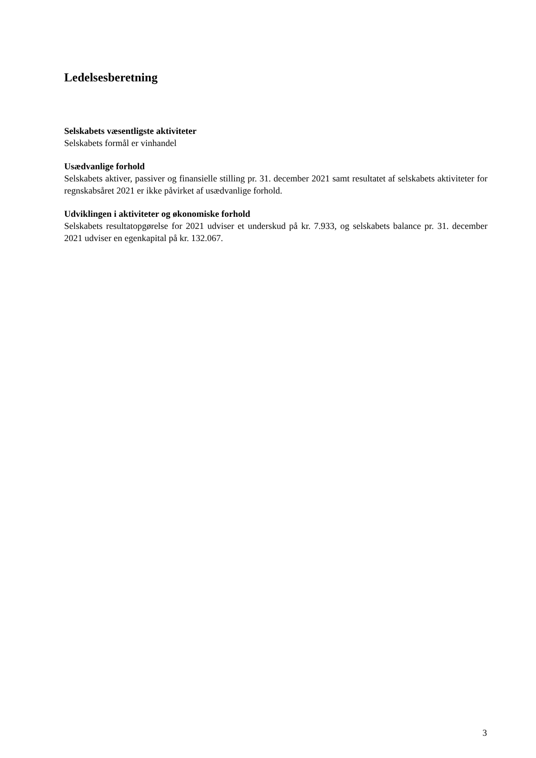Ledelsesberetning
Selskabets væsentligste aktiviteter
Selskabets formål er vinhandel
Usædvanlige forhold
Selskabets aktiver, passiver og finansielle stilling pr. 31. december 2021 samt resultatet af selskabets aktiviteter for regnskabsåret 2021 er ikke påvirket af usædvanlige forhold.
Udviklingen i aktiviteter og økonomiske forhold
Selskabets resultatopgørelse for 2021 udviser et underskud på kr. 7.933, og selskabets balance pr. 31. december 2021 udviser en egenkapital på kr. 132.067.
3